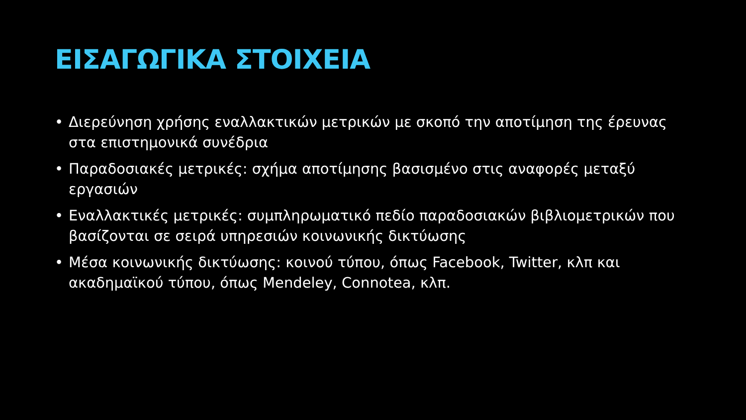ΕΙΣΑΓΩΓΙΚΑ ΣΤΟΙΧΕΙΑ
• Διερεύνηση χρήσης εναλλακτικών μετρικών με σκοπό την αποτίμηση της έρευνας στα επιστημονικά συνέδρια
• Παραδοσιακές μετρικές: σχήμα αποτίμησης βασισμένο στις αναφορές μεταξύ εργασιών
• Εναλλακτικές μετρικές: συμπληρωματικό πεδίο παραδοσιακών βιβλιομετρικών που βασίζονται σε σειρά υπηρεσιών κοινωνικής δικτύωσης
• Μέσα κοινωνικής δικτύωσης: κοινού τύπου, όπως Facebook, Twitter, κλπ και ακαδημαϊκού τύπου, όπως Mendeley, Connotea, κλπ.